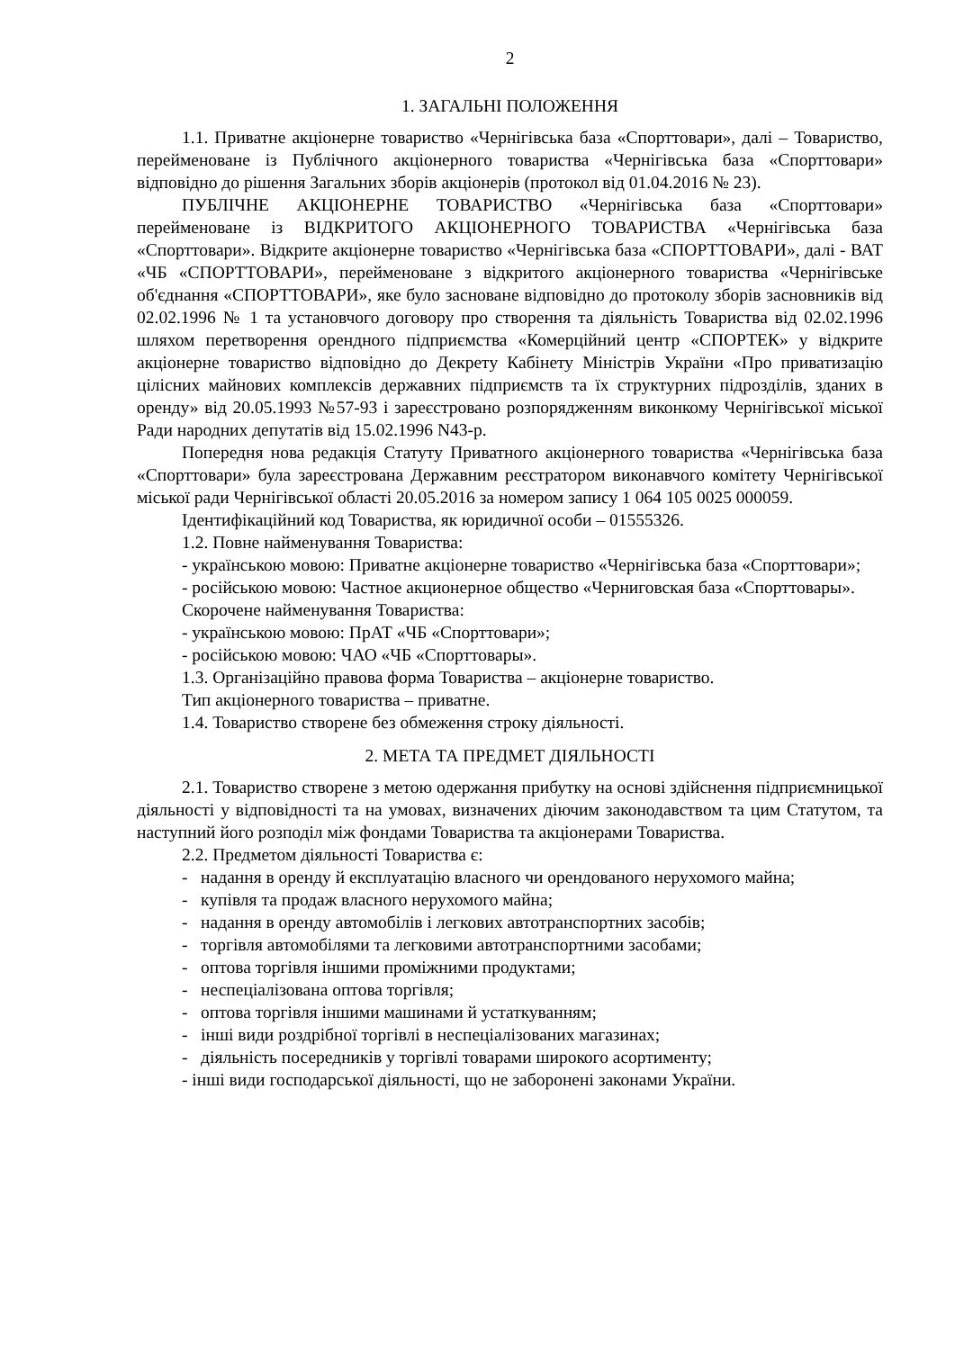2
1. ЗАГАЛЬНІ ПОЛОЖЕННЯ
1.1. Приватне акціонерне товариство «Чернігівська база «Спорттовари», далі – Товариство, перейменоване із Публічного акціонерного товариства «Чернігівська база «Спорттовари» відповідно до рішення Загальних зборів акціонерів (протокол від 01.04.2016 № 23).
ПУБЛІЧНЕ АКЦІОНЕРНЕ ТОВАРИСТВО «Чернігівська база «Спорттовари» перейменоване із ВІДКРИТОГО АКЦІОНЕРНОГО ТОВАРИСТВА «Чернігівська база «Спорттовари». Відкрите акціонерне товариство «Чернігівська база «СПОРТТОВАРИ», далі - ВАТ «ЧБ «СПОРТТОВАРИ», перейменоване з відкритого акціонерного товариства «Чернігівське об'єднання «СПОРТТОВАРИ», яке було засноване відповідно до протоколу зборів засновників від 02.02.1996 № 1 та установчого договору про створення та діяльність Товариства від 02.02.1996 шляхом перетворення орендного підприємства «Комерційний центр «СПОРТЕК» у відкрите акціонерне товариство відповідно до Декрету Кабінету Міністрів України «Про приватизацію цілісних майнових комплексів державних підприємств та їх структурних підрозділів, зданих в оренду» від 20.05.1993 №57-93 і зареєстровано розпорядженням виконкому Чернігівської міської Ради народних депутатів від 15.02.1996 N43-р.
Попередня нова редакція Статуту Приватного акціонерного товариства «Чернігівська база «Спорттовари» була зареєстрована Державним реєстратором виконавчого комітету Чернігівської міської ради Чернігівської області 20.05.2016 за номером запису 1 064 105 0025 000059.
Ідентифікаційний код Товариства, як юридичної особи – 01555326.
1.2. Повне найменування Товариства:
- українською мовою: Приватне акціонерне товариство «Чернігівська база «Спорттовари»;
- російською мовою: Частное акционерное общество «Черниговская база «Спорттовары».
Скорочене найменування Товариства:
- українською мовою: ПрАТ «ЧБ «Спорттовари»;
- російською мовою: ЧАО «ЧБ «Спорттовары».
1.3. Організаційно правова форма Товариства – акціонерне товариство.
Тип акціонерного товариства – приватне.
1.4. Товариство створене без обмеження строку діяльності.
2. МЕТА ТА ПРЕДМЕТ ДІЯЛЬНОСТІ
2.1. Товариство створене з метою одержання прибутку на основі здійснення підприємницької діяльності у відповідності та на умовах, визначених діючим законодавством та цим Статутом, та наступний його розподіл між фондами Товариства та акціонерами Товариства.
2.2. Предметом діяльності Товариства є:
- надання в оренду й експлуатацію власного чи орендованого нерухомого майна;
- купівля та продаж власного нерухомого майна;
- надання в оренду автомобілів і легкових автотранспортних засобів;
- торгівля автомобілями та легковими автотранспортними засобами;
- оптова торгівля іншими проміжними продуктами;
- неспеціалізована оптова торгівля;
- оптова торгівля іншими машинами й устаткуванням;
- інші види роздрібної торгівлі в неспеціалізованих магазинах;
- діяльність посередників у торгівлі товарами широкого асортименту;
- інші види господарської діяльності, що не заборонені законами України.